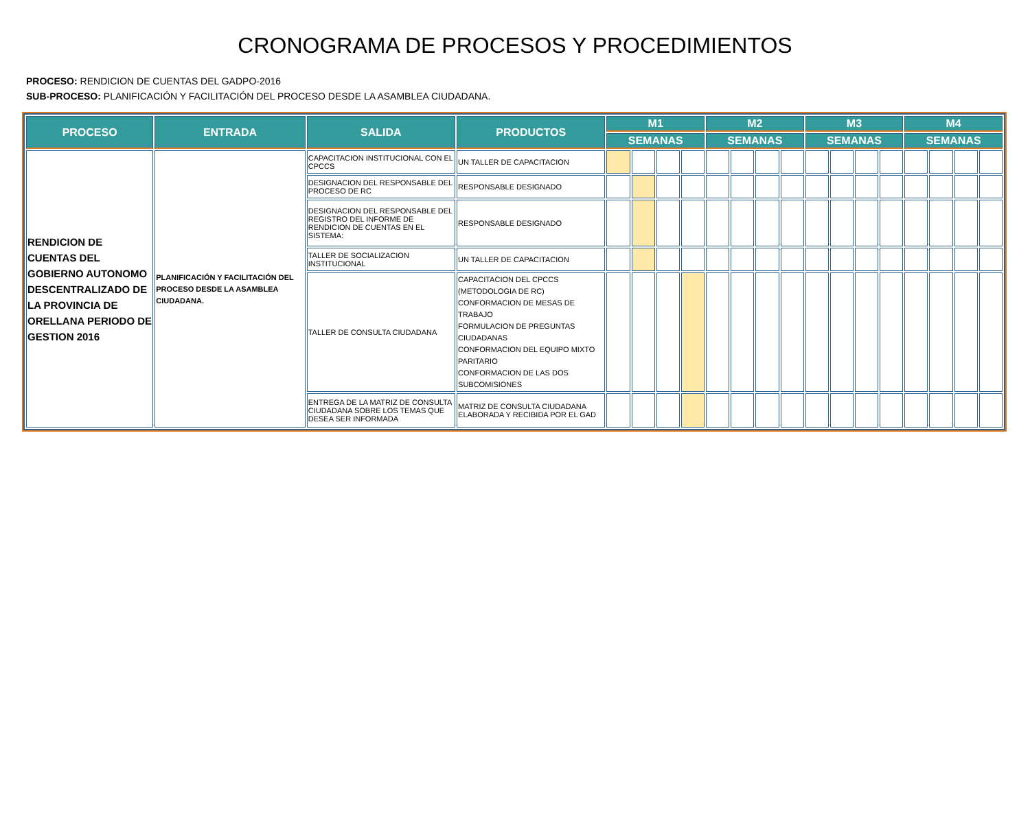CRONOGRAMA DE PROCESOS Y PROCEDIMIENTOS
PROCESO: RENDICION DE CUENTAS DEL GADPO-2016
SUB-PROCESO: PLANIFICACIÓN Y FACILITACIÓN DEL PROCESO DESDE LA ASAMBLEA CIUDADANA.
| PROCESO | ENTRADA | SALIDA | PRODUCTOS | M1 | | | | M2 | | | | M3 | | | | M4 | | | |
| --- | --- | --- | --- | --- | --- | --- | --- | --- | --- | --- | --- | --- | --- | --- | --- | --- | --- | --- | --- |
| | | | | SEMANAS | | | | SEMANAS | | | | SEMANAS | | | | SEMANAS | | | |
| RENDICION DE CUENTAS DEL GOBIERNO AUTONOMO DESCENTRALIZADO DE LA PROVINCIA DE ORELLANA PERIODO DE GESTION 2016 | PLANIFICACIÓN Y FACILITACIÓN DEL PROCESO DESDE LA ASAMBLEA CIUDADANA. | CAPACITACION INSTITUCIONAL CON EL CPCCS | UN TALLER DE CAPACITACION | | | | | | | | | | | | | | | | |
| | | DESIGNACION DEL RESPONSABLE DEL PROCESO DE RC | RESPONSABLE DESIGNADO | | | | | | | | | | | | | | | | |
| | | DESIGNACION DEL RESPONSABLE DEL REGISTRO DEL INFORME DE RENDICION DE CUENTAS EN EL SISTEMA: | RESPONSABLE DESIGNADO | | | | | | | | | | | | | | | | |
| | | TALLER DE SOCIALIZACION INSTITUCIONAL | UN TALLER DE CAPACITACION | | | | | | | | | | | | | | | | |
| | | TALLER DE CONSULTA CIUDADANA | CAPACITACION DEL CPCCS (METODOLOGIA DE RC) CONFORMACION DE MESAS DE TRABAJO FORMULACION DE PREGUNTAS CIUDADANAS CONFORMACION DEL EQUIPO MIXTO PARITARIO CONFORMACION DE LAS DOS SUBCOMISIONES | | | | | | | | | | | | | | | | |
| | | ENTREGA DE LA MATRIZ DE CONSULTA CIUDADANA SOBRE LOS TEMAS QUE DESEA SER INFORMADA | MATRIZ DE CONSULTA CIUDADANA ELABORADA Y RECIBIDA POR EL GAD | | | | | | | | | | | | | | | | |